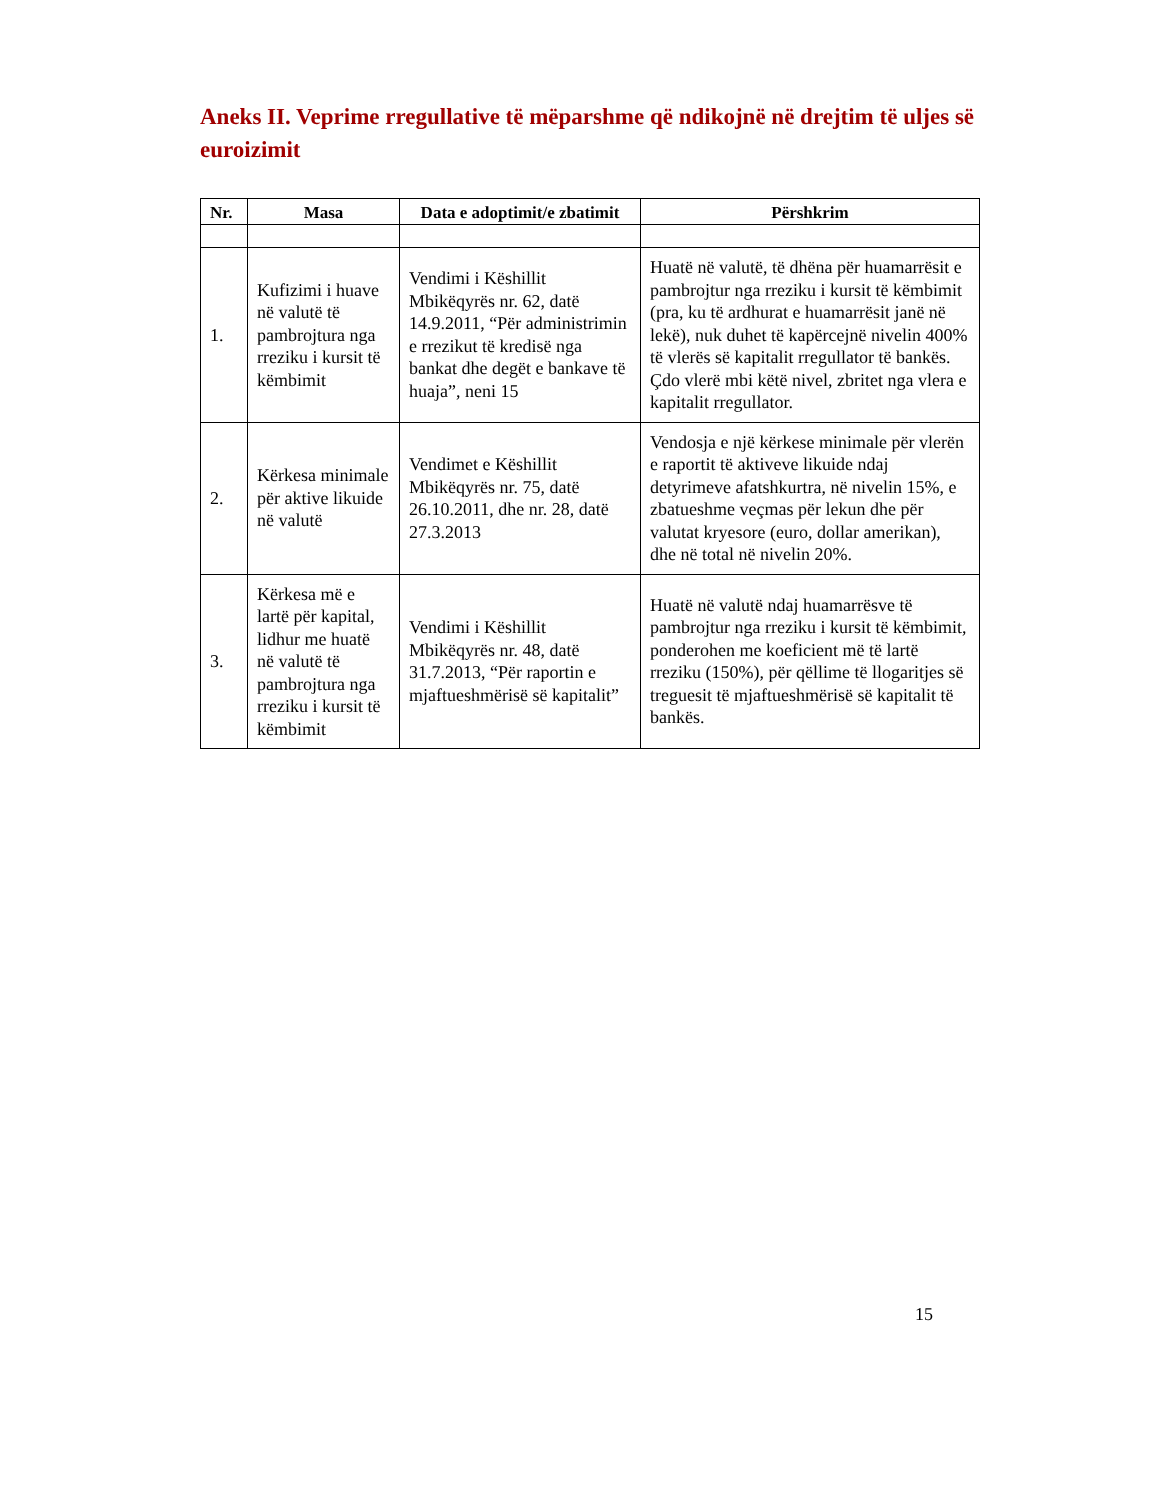Aneks II. Veprime rregullative të mëparshme që ndikojnë në drejtim të uljes së euroizimit
| Nr. | Masa | Data e adoptimit/e zbatimit | Përshkrim |
| --- | --- | --- | --- |
| 1. | Kufizimi i huave në valutë të pambrojtura nga rreziku i kursit të këmbimit | Vendimi i Këshillit Mbikëqyrës nr. 62, datë 14.9.2011, “Për administrimin e rrezikut të kredisë nga bankat dhe degët e bankave të huaja”, neni 15 | Huatë në valutë, të dhëna për huamarrësit e pambrojtur nga rreziku i kursit të këmbimit (pra, ku të ardhurat e huamarrësit janë në lekë), nuk duhet të kapërcejnë nivelin 400% të vlerës së kapitalit rregullator të bankës. Çdo vlerë mbi këtë nivel, zbritet nga vlera e kapitalit rregullator. |
| 2. | Kërkesa minimale për aktive likuide në valutë | Vendimet e Këshillit Mbikëqyrës nr. 75, datë 26.10.2011, dhe nr. 28, datë 27.3.2013 | Vendosja e një kërkese minimale për vlerën e raportit të aktiveve likuide ndaj detyrimeve afatshkurtra, në nivelin 15%, e zbatueshme veçmas për lekun dhe për valutat kryesore (euro, dollar amerikan), dhe në total në nivelin 20%. |
| 3. | Kërkesa më e lartë për kapital, lidhur me huatë në valutë të pambrojtura nga rreziku i kursit të këmbimit | Vendimi i Këshillit Mbikëqyrës nr. 48, datë 31.7.2013, “Për raportin e mjaftueshmërisë së kapitalit” | Huatë në valutë ndaj huamarrësve të pambrojtur nga rreziku i kursit të këmbimit, ponderohen me koeficient më të lartë rreziku (150%), për qëllime të llogaritjes së treguesit të mjaftueshmërisë së kapitalit të bankës. |
15